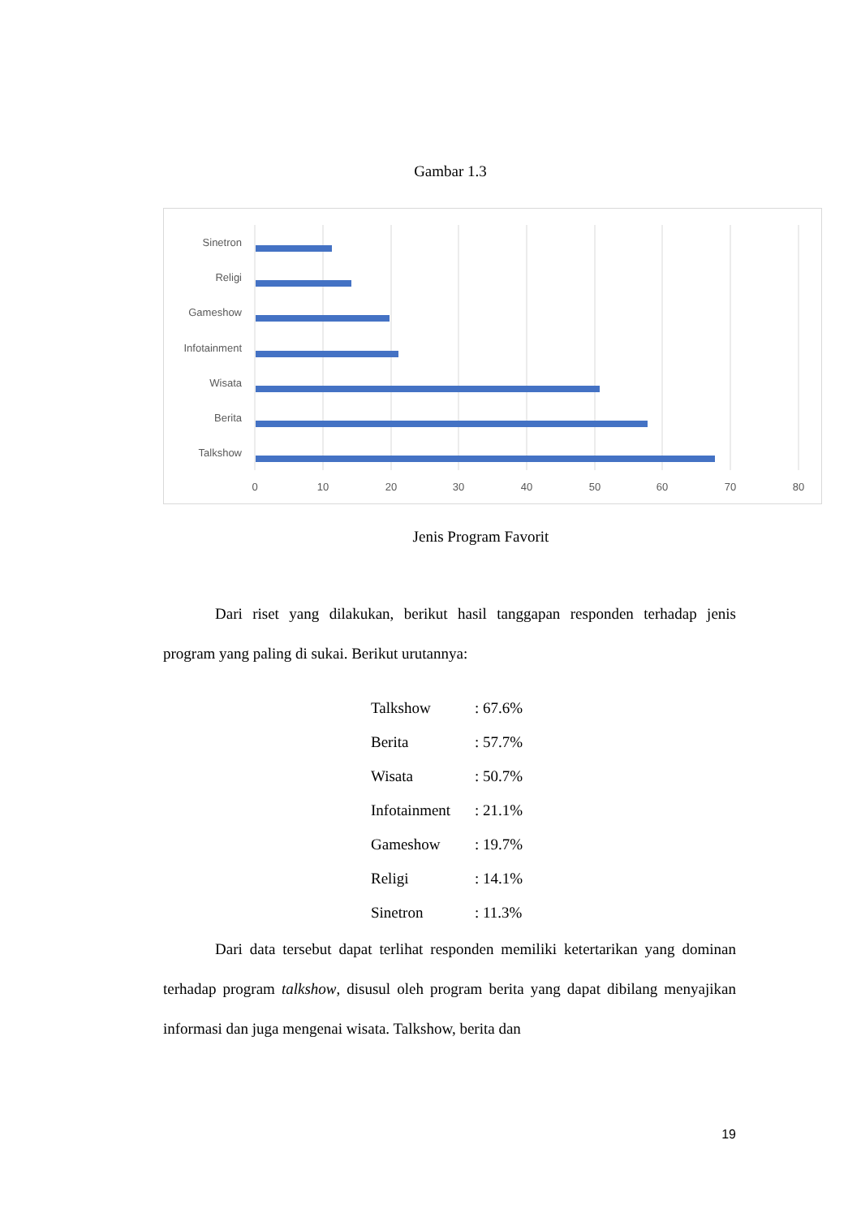Gambar 1.3
Sinetron
Religi
Gameshow
Infotainment
Wisata
Berita
Talkshow
0
10
20
30
40
50
60
70
80
Jenis Program Favorit
Dari riset yang dilakukan, berikut hasil tanggapan responden terhadap jenis program yang paling di sukai. Berikut urutannya:
| Talkshow | : 67.6% |
| Berita | : 57.7% |
| Wisata | : 50.7% |
| Infotainment | : 21.1% |
| Gameshow | : 19.7% |
| Religi | : 14.1% |
| Sinetron | : 11.3% |
Dari data tersebut dapat terlihat responden memiliki ketertarikan yang dominan terhadap program talkshow, disusul oleh program berita yang dapat dibilang menyajikan informasi dan juga mengenai wisata. Talkshow, berita dan
19